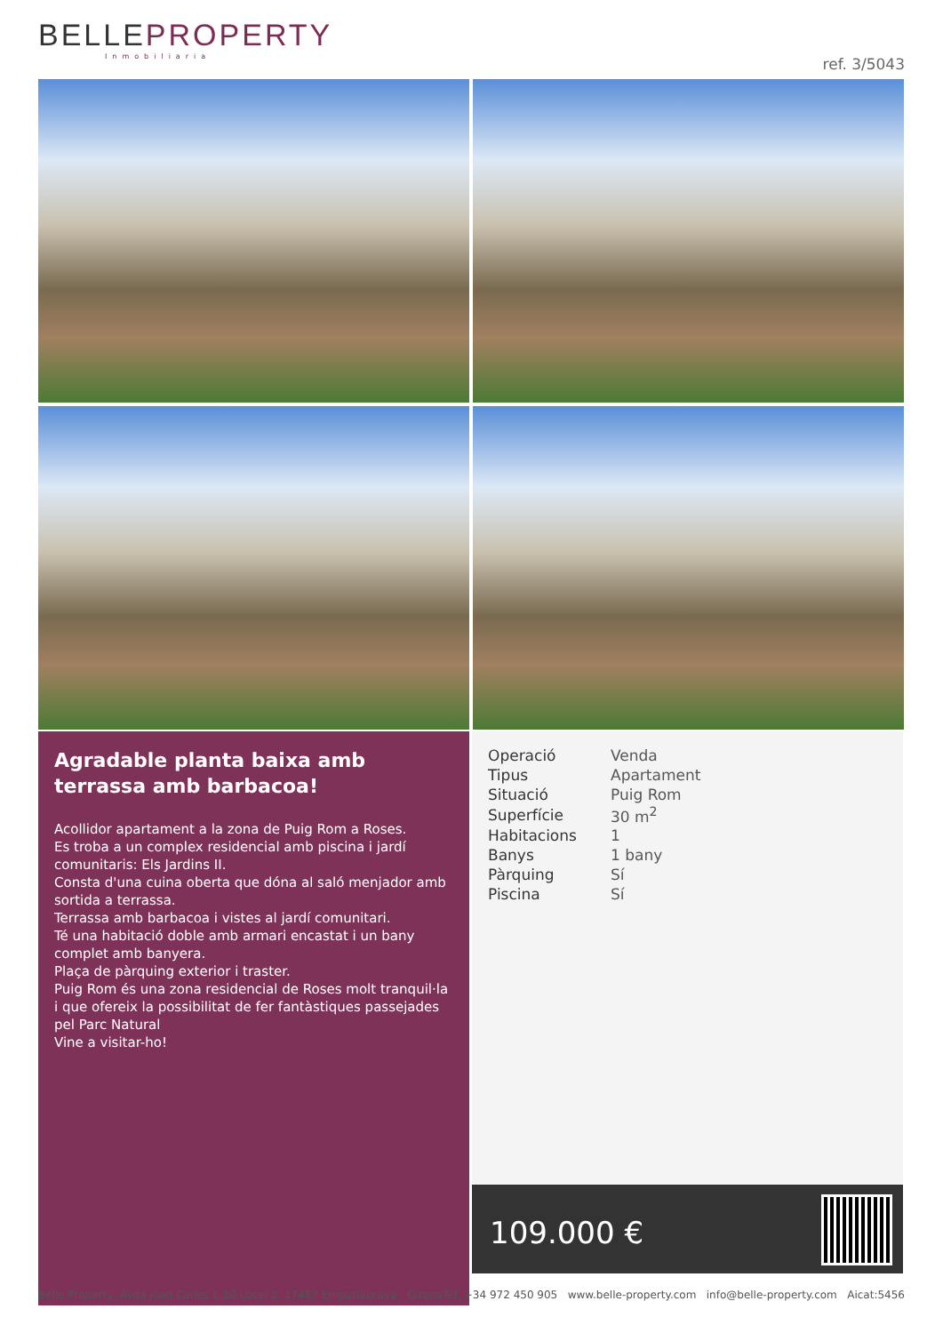BELLEPROPERTY
Inmobiliaria
ref. 3/5043
Agradable planta baixa amb terrassa amb barbacoa!
Acollidor apartament a la zona de Puig Rom a Roses.
Es troba a un complex residencial amb piscina i jardí comunitaris: Els Jardins II.
Consta d'una cuina oberta que dóna al saló menjador amb sortida a terrassa.
Terrassa amb barbacoa i vistes al jardí comunitari.
Té una habitació doble amb armari encastat i un bany complet amb banyera.
Plaça de pàrquing exterior i traster.
Puig Rom és una zona residencial de Roses molt tranquil·la i que ofereix la possibilitat de fer fantàstiques passejades pel Parc Natural
Vine a visitar-ho!
| Operació | Venda |
| Tipus | Apartament |
| Situació | Puig Rom |
| Superfície | 30 m<sup>2</sup> |
| Habitacions | 1 |
| Banys | 1 bany |
| Pàrquing | Sí |
| Piscina | Sí |
109.000 €
Belle Property, Avda Joan Carles I, 10 Local 2, 17487 Empuriabrava - Girona Tel. +34 972 450 905 www.belle-property.com info@belle-property.com Aicat:5456